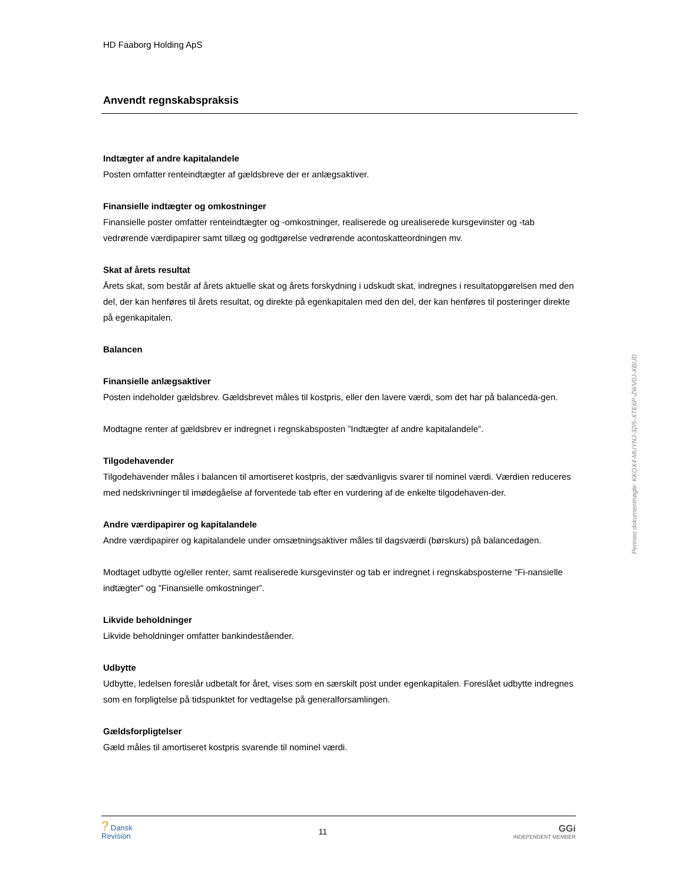HD Faaborg Holding ApS
Anvendt regnskabspraksis
Indtægter af andre kapitalandele
Posten omfatter renteindtægter af gældsbreve der er anlægsaktiver.
Finansielle indtægter og omkostninger
Finansielle poster omfatter renteindtægter og -omkostninger, realiserede og urealiserede kursgevinster og -tab vedrørende værdipapirer samt tillæg og godtgørelse vedrørende acontoskatteordningen mv.
Skat af årets resultat
Årets skat, som består af årets aktuelle skat og årets forskydning i udskudt skat, indregnes i resultatopgørelsen med den del, der kan henføres til årets resultat, og direkte på egenkapitalen med den del, der kan henføres til posteringer direkte på egenkapitalen.
Balancen
Finansielle anlægsaktiver
Posten indeholder gældsbrev. Gældsbrevet måles til kostpris, eller den lavere værdi, som det har på balanceda-gen.
Modtagne renter af gældsbrev er indregnet i regnskabsposten ”Indtægter af andre kapitalandele”.
Tilgodehavender
Tilgodehavender måles i balancen til amortiseret kostpris, der sædvanligvis svarer til nominel værdi. Værdien reduceres med nedskrivninger til imødegåelse af forventede tab efter en vurdering af de enkelte tilgodehaven-der.
Andre værdipapirer og kapitalandele
Andre værdipapirer og kapitalandele under omsætningsaktiver måles til dagsværdi (børskurs) på balancedagen.
Modtaget udbytte og/eller renter, samt realiserede kursgevinster og tab er indregnet i regnskabsposterne "Fi-nansielle indtægter" og ”Finansielle omkostninger”.
Likvide beholdninger
Likvide beholdninger omfatter bankindeståender.
Udbytte
Udbytte, ledelsen foreslår udbetalt for året, vises som en særskilt post under egenkapitalen. Foreslået udbytte indregnes som en forpligtelse på tidspunktet for vedtagelse på generalforsamlingen.
Gældsforpligtelser
Gæld måles til amortiseret kostpris svarende til nominel værdi.
? Dansk
Revision
11
GGi
INDEPENDENT MEMBER
Penneo dokumentnøgle: KKOX4-MUYNJ-32I5-XTE6P-ZWV0J-XBIJD